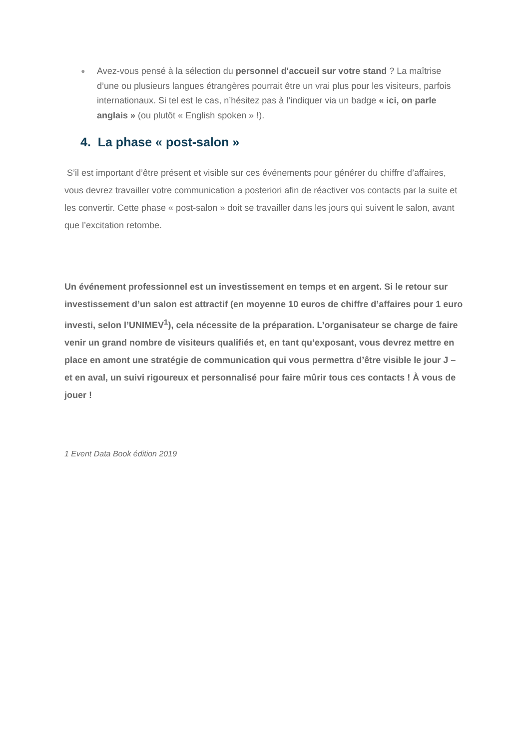● Avez-vous pensé à la sélection du personnel d'accueil sur votre stand ? La maîtrise d’une ou plusieurs langues étrangères pourrait être un vrai plus pour les visiteurs, parfois internationaux. Si tel est le cas, n’hésitez pas à l’indiquer via un badge « ici, on parle anglais » (ou plutôt « English spoken » !).
4. La phase « post-salon »
S’il est important d’être présent et visible sur ces événements pour générer du chiffre d’affaires, vous devrez travailler votre communication a posteriori afin de réactiver vos contacts par la suite et les convertir. Cette phase « post-salon » doit se travailler dans les jours qui suivent le salon, avant que l’excitation retombe.
Un événement professionnel est un investissement en temps et en argent. Si le retour sur investissement d’un salon est attractif (en moyenne 10 euros de chiffre d’affaires pour 1 euro investi, selon l’UNIMEV<sup>1</sup>), cela nécessite de la préparation. L’organisateur se charge de faire venir un grand nombre de visiteurs qualifiés et, en tant qu’exposant, vous devrez mettre en place en amont une stratégie de communication qui vous permettra d’être visible le jour J – et en aval, un suivi rigoureux et personnalisé pour faire mûrir tous ces contacts ! À vous de jouer !
1 Event Data Book édition 2019